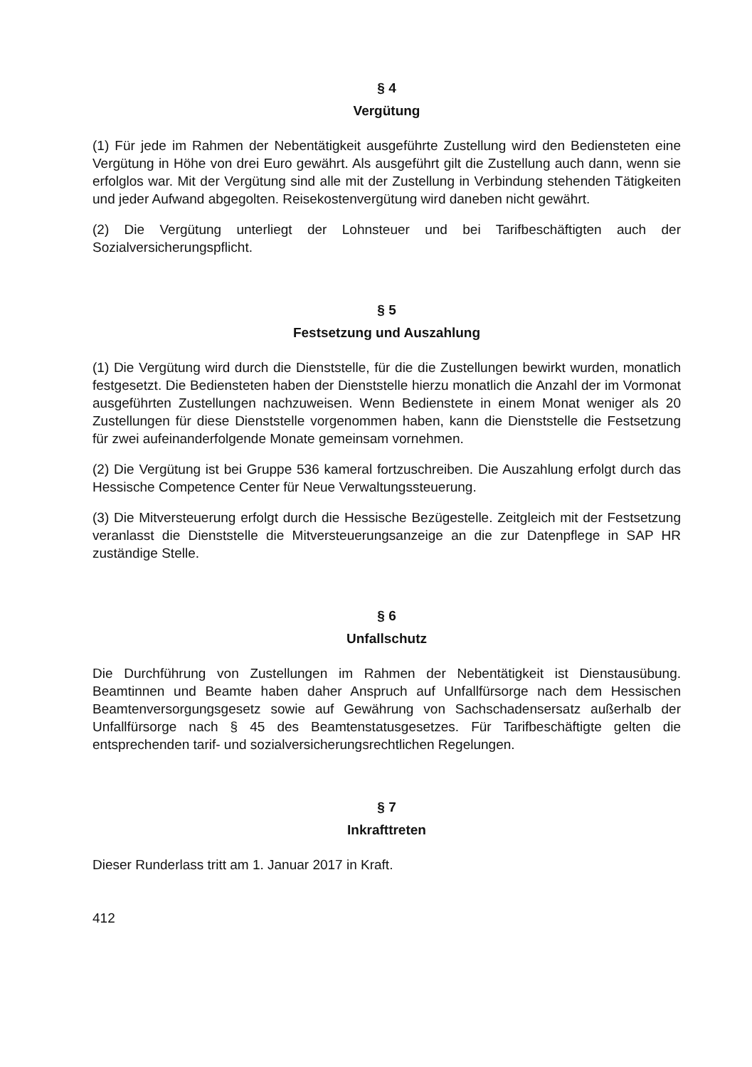§ 4
Vergütung
(1) Für jede im Rahmen der Nebentätigkeit ausgeführte Zustellung wird den Bediensteten eine Vergütung in Höhe von drei Euro gewährt. Als ausgeführt gilt die Zustellung auch dann, wenn sie erfolglos war. Mit der Vergütung sind alle mit der Zustellung in Verbindung stehenden Tätigkeiten und jeder Aufwand abgegolten. Reisekostenvergütung wird daneben nicht gewährt.
(2) Die Vergütung unterliegt der Lohnsteuer und bei Tarifbeschäftigten auch der Sozialversicherungspflicht.
§ 5
Festsetzung und Auszahlung
(1) Die Vergütung wird durch die Dienststelle, für die die Zustellungen bewirkt wurden, monatlich festgesetzt. Die Bediensteten haben der Dienststelle hierzu monatlich die Anzahl der im Vormonat ausgeführten Zustellungen nachzuweisen. Wenn Bedienstete in einem Monat weniger als 20 Zustellungen für diese Dienststelle vorgenommen haben, kann die Dienststelle die Festsetzung für zwei aufeinanderfolgende Monate gemeinsam vornehmen.
(2) Die Vergütung ist bei Gruppe 536 kameral fortzuschreiben. Die Auszahlung erfolgt durch das Hessische Competence Center für Neue Verwaltungssteuerung.
(3) Die Mitversteuerung erfolgt durch die Hessische Bezügestelle. Zeitgleich mit der Festsetzung veranlasst die Dienststelle die Mitversteuerungsanzeige an die zur Datenpflege in SAP HR zuständige Stelle.
§ 6
Unfallschutz
Die Durchführung von Zustellungen im Rahmen der Nebentätigkeit ist Dienstausübung. Beamtinnen und Beamte haben daher Anspruch auf Unfallfürsorge nach dem Hessischen Beamtenversorgungsgesetz sowie auf Gewährung von Sachschadensersatz außerhalb der Unfallfürsorge nach § 45 des Beamtenstatusgesetzes. Für Tarifbeschäftigte gelten die entsprechenden tarif- und sozialversicherungsrechtlichen Regelungen.
§ 7
Inkrafttreten
Dieser Runderlass tritt am 1. Januar 2017 in Kraft.
412